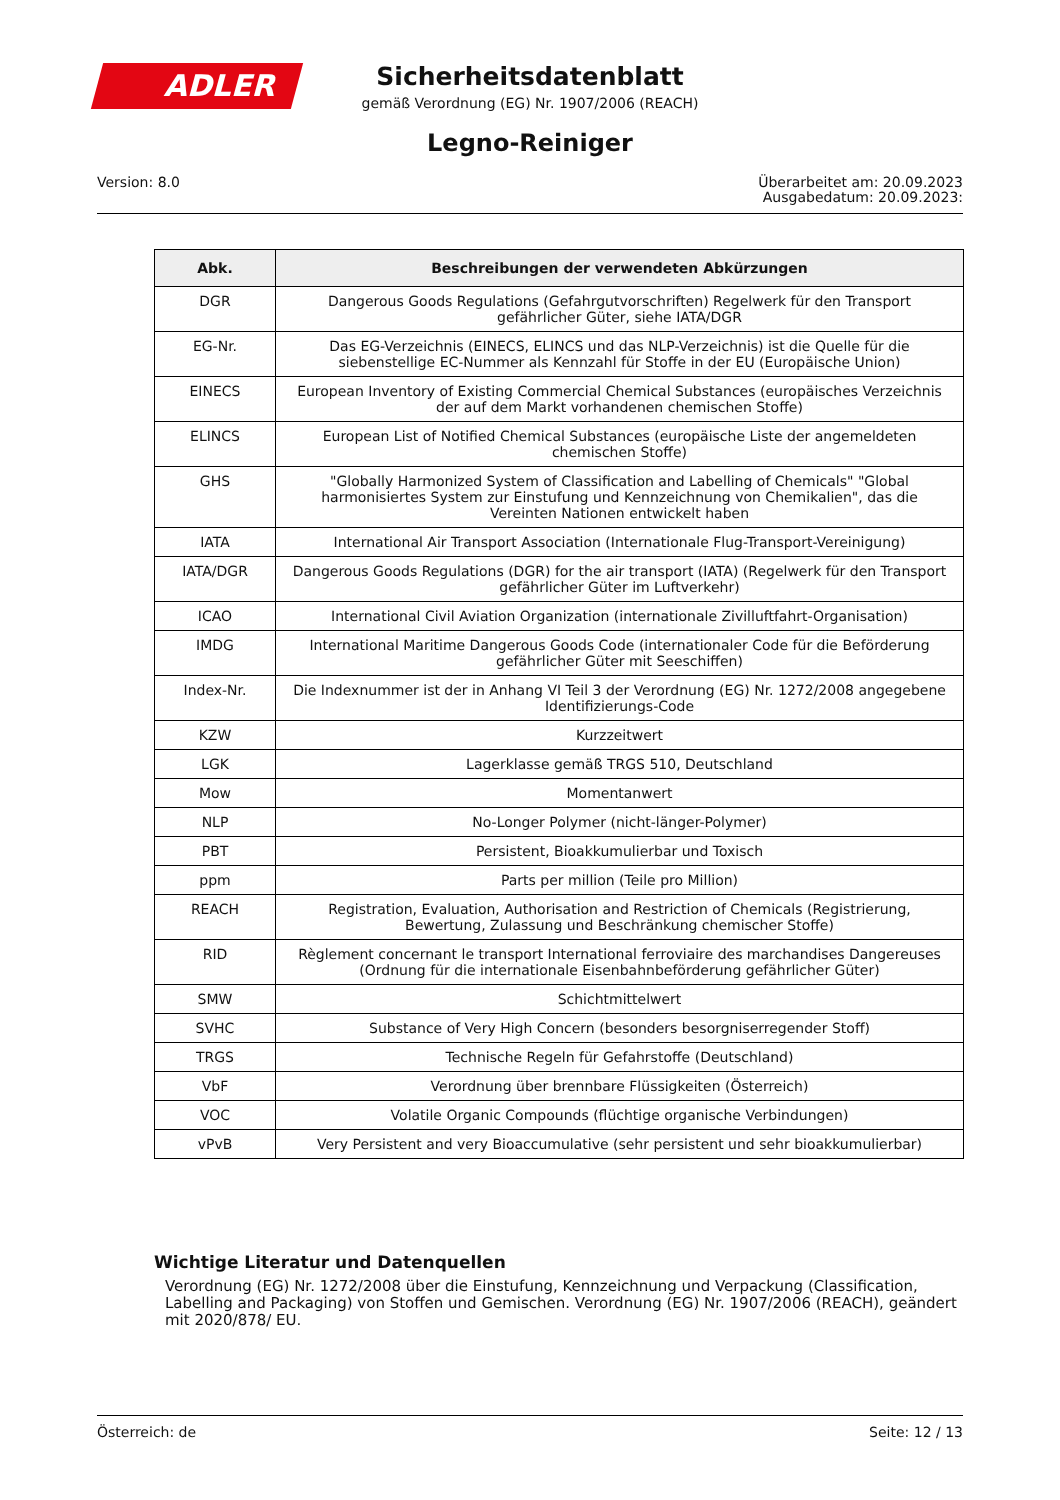ADLER
Sicherheitsdatenblatt
gemäß Verordnung (EG) Nr. 1907/2006 (REACH)
Legno-Reiniger
Version: 8.0 Überarbeitet am: 20.09.2023
Ausgabedatum: 20.09.2023:
| Abk. | Beschreibungen der verwendeten Abkürzungen |
| --- | --- |
| DGR | Dangerous Goods Regulations (Gefahrgutvorschriften) Regelwerk für den Transport gefährlicher Güter, siehe IATA/DGR |
| EG-Nr. | Das EG-Verzeichnis (EINECS, ELINCS und das NLP-Verzeichnis) ist die Quelle für die siebenstellige EC-Nummer als Kennzahl für Stoffe in der EU (Europäische Union) |
| EINECS | European Inventory of Existing Commercial Chemical Substances (europäisches Verzeichnis der auf dem Markt vorhandenen chemischen Stoffe) |
| ELINCS | European List of Notified Chemical Substances (europäische Liste der angemeldeten chemischen Stoffe) |
| GHS | "Globally Harmonized System of Classification and Labelling of Chemicals" "Global harmonisiertes System zur Einstufung und Kennzeichnung von Chemikalien", das die Vereinten Nationen entwickelt haben |
| IATA | International Air Transport Association (Internationale Flug-Transport-Vereinigung) |
| IATA/DGR | Dangerous Goods Regulations (DGR) for the air transport (IATA) (Regelwerk für den Transport gefährlicher Güter im Luftverkehr) |
| ICAO | International Civil Aviation Organization (internationale Zivilluftfahrt-Organisation) |
| IMDG | International Maritime Dangerous Goods Code (internationaler Code für die Beförderung gefährlicher Güter mit Seeschiffen) |
| Index-Nr. | Die Indexnummer ist der in Anhang VI Teil 3 der Verordnung (EG) Nr. 1272/2008 angegebene Identifizierungs-Code |
| KZW | Kurzzeitwert |
| LGK | Lagerklasse gemäß TRGS 510, Deutschland |
| Mow | Momentanwert |
| NLP | No-Longer Polymer (nicht-länger-Polymer) |
| PBT | Persistent, Bioakkumulierbar und Toxisch |
| ppm | Parts per million (Teile pro Million) |
| REACH | Registration, Evaluation, Authorisation and Restriction of Chemicals (Registrierung, Bewertung, Zulassung und Beschränkung chemischer Stoffe) |
| RID | Règlement concernant le transport International ferroviaire des marchandises Dangereuses (Ordnung für die internationale Eisenbahnbeförderung gefährlicher Güter) |
| SMW | Schichtmittelwert |
| SVHC | Substance of Very High Concern (besonders besorgniserregender Stoff) |
| TRGS | Technische Regeln für Gefahrstoffe (Deutschland) |
| VbF | Verordnung über brennbare Flüssigkeiten (Österreich) |
| VOC | Volatile Organic Compounds (flüchtige organische Verbindungen) |
| vPvB | Very Persistent and very Bioaccumulative (sehr persistent und sehr bioakkumulierbar) |
Wichtige Literatur und Datenquellen
Verordnung (EG) Nr. 1272/2008 über die Einstufung, Kennzeichnung und Verpackung (Classification, Labelling and Packaging) von Stoffen und Gemischen. Verordnung (EG) Nr. 1907/2006 (REACH), geändert mit 2020/878/ EU.
Österreich: de Seite: 12 / 13